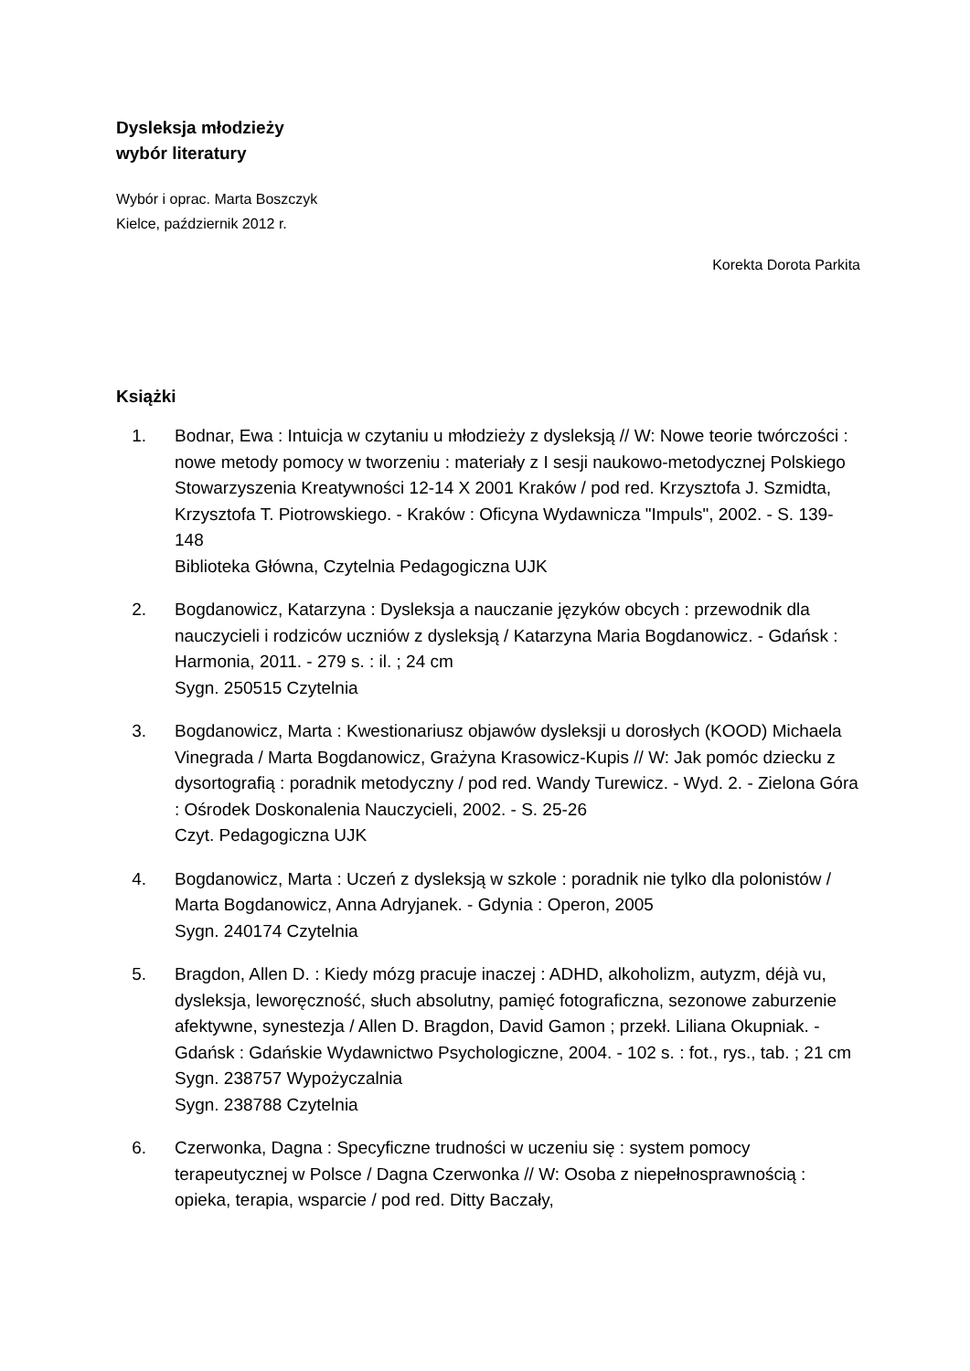Dysleksja młodzieży
wybór literatury
Wybór i oprac. Marta Boszczyk
Kielce, październik 2012 r.
Korekta Dorota Parkita
Książki
1. Bodnar, Ewa : Intuicja w czytaniu u młodzieży z dysleksją // W: Nowe teorie twórczości : nowe metody pomocy w tworzeniu : materiały z I sesji naukowo-metodycznej Polskiego Stowarzyszenia Kreatywności 12-14 X 2001 Kraków / pod red. Krzysztofa J. Szmidta, Krzysztofa T. Piotrowskiego. - Kraków : Oficyna Wydawnicza "Impuls", 2002. - S. 139-148
Biblioteka Główna, Czytelnia Pedagogiczna UJK
2. Bogdanowicz, Katarzyna : Dysleksja a nauczanie języków obcych : przewodnik dla nauczycieli i rodziców uczniów z dysleksją / Katarzyna Maria Bogdanowicz. - Gdańsk : Harmonia, 2011. - 279 s. : il. ; 24 cm
Sygn. 250515 Czytelnia
3. Bogdanowicz, Marta : Kwestionariusz objawów dysleksji u dorosłych (KOOD) Michaela Vinegrada / Marta Bogdanowicz, Grażyna Krasowicz-Kupis // W: Jak pomóc dziecku z dysortografią : poradnik metodyczny / pod red. Wandy Turewicz. - Wyd. 2. - Zielona Góra : Ośrodek Doskonalenia Nauczycieli, 2002. - S. 25-26
Czyt. Pedagogiczna UJK
4. Bogdanowicz, Marta : Uczeń z dysleksją w szkole : poradnik nie tylko dla polonistów / Marta Bogdanowicz, Anna Adryjanek. - Gdynia : Operon, 2005
Sygn. 240174 Czytelnia
5. Bragdon, Allen D. : Kiedy mózg pracuje inaczej : ADHD, alkoholizm, autyzm, déjà vu, dysleksja, leworęczność, słuch absolutny, pamięć fotograficzna, sezonowe zaburzenie afektywne, synestezja / Allen D. Bragdon, David Gamon ; przekł. Liliana Okupniak. - Gdańsk : Gdańskie Wydawnictwo Psychologiczne, 2004. - 102 s. : fot., rys., tab. ; 21 cm
Sygn. 238757 Wypożyczalnia
Sygn. 238788 Czytelnia
6. Czerwonka, Dagna : Specyficzne trudności w uczeniu się : system pomocy terapeutycznej w Polsce / Dagna Czerwonka // W: Osoba z niepełnosprawnością : opieka, terapia, wsparcie / pod red. Ditty Baczały,